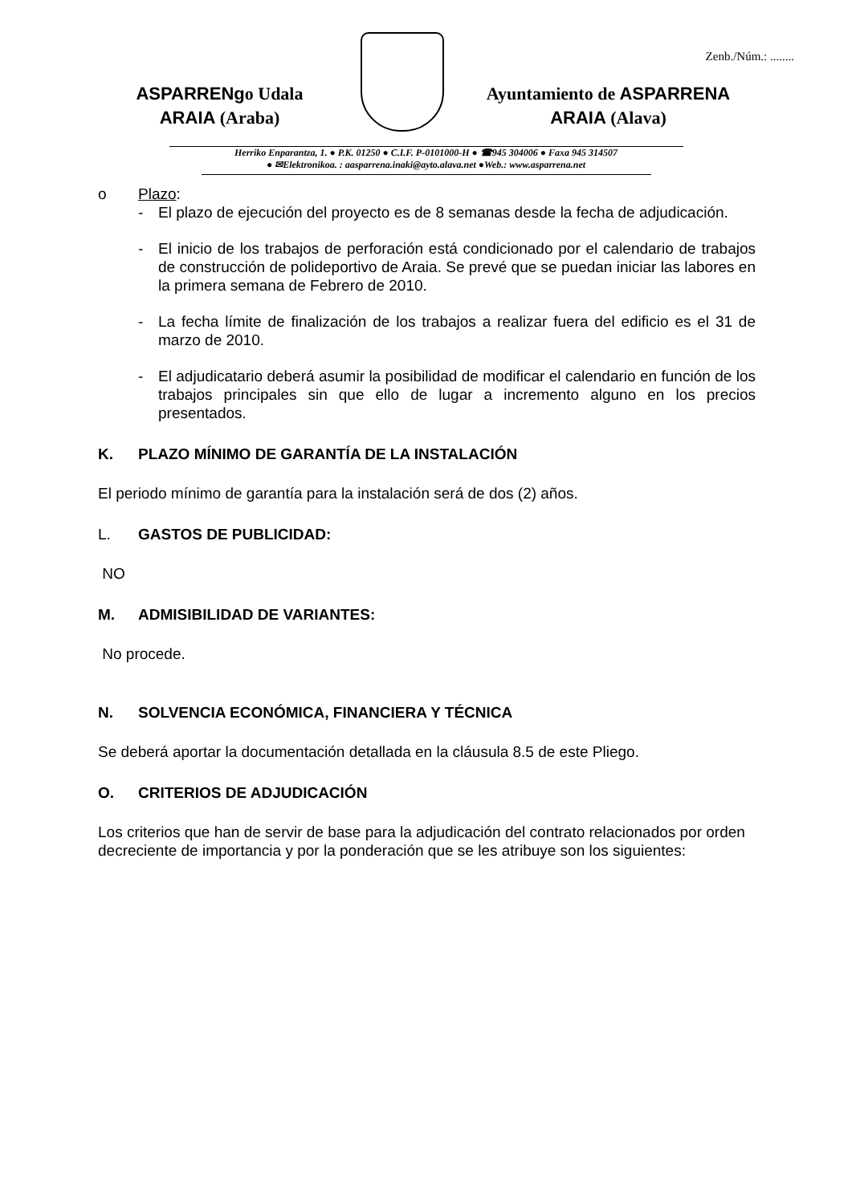Zenb./Núm.: ........
ASPARRENgo Udala
ARAIA (Araba)
Ayuntamiento de ASPARRENA
ARAIA (Alava)
Herriko Enparantza, 1. ● P.K. 01250 ● C.I.F. P-0101000-H ● ☎945 304006 ● Faxa 945 314507
● ✉Elektronikoa. : aasparrena.inaki@ayto.alava.net ●Web.: www.asparrena.net
o Plazo:
- El plazo de ejecución del proyecto es de 8 semanas desde la fecha de adjudicación.
- El inicio de los trabajos de perforación está condicionado por el calendario de trabajos de construcción de polideportivo de Araia. Se prevé que se puedan iniciar las labores en la primera semana de Febrero de 2010.
- La fecha límite de finalización de los trabajos a realizar fuera del edificio es el 31 de marzo de 2010.
- El adjudicatario deberá asumir la posibilidad de modificar el calendario en función de los trabajos principales sin que ello de lugar a incremento alguno en los precios presentados.
K. PLAZO MÍNIMO DE GARANTÍA DE LA INSTALACIÓN
El periodo mínimo de garantía para la instalación será de dos (2) años.
L. GASTOS DE PUBLICIDAD:
NO
M. ADMISIBILIDAD DE VARIANTES:
No procede.
N. SOLVENCIA ECONÓMICA, FINANCIERA Y TÉCNICA
Se deberá aportar la documentación detallada en la cláusula 8.5 de este Pliego.
O. CRITERIOS DE ADJUDICACIÓN
Los criterios que han de servir de base para la adjudicación del contrato relacionados por orden decreciente de importancia y por la ponderación que se les atribuye son los siguientes: